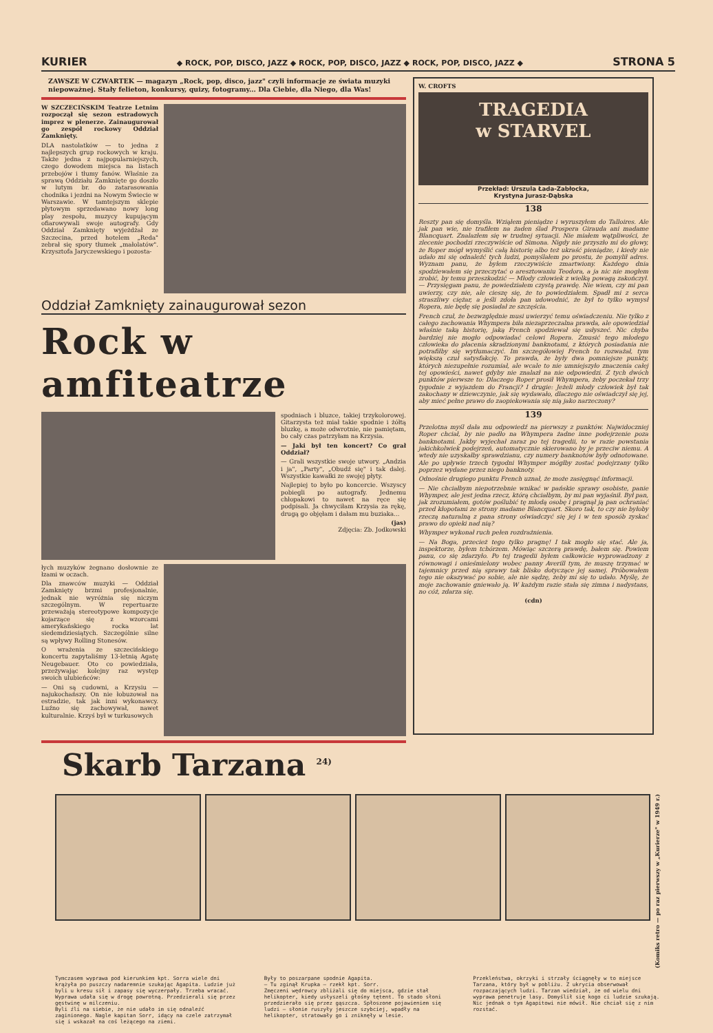KURIER ◆ ROCK, POP, DISCO, JAZZ ◆ ROCK, POP, DISCO, JAZZ ◆ ROCK, POP, DISCO, JAZZ ◆ STRONA 5
ZAWSZE W CZWARTEK — magazyn „Rock, pop, disco, jazz" czyli informacje ze świata muzyki niepoważnej. Stały felieton, konkursy, quizy, fotogramy... Dla Ciebie, dla Niego, dla Was!
W SZCZECIŃSKIM Teatrze Letnim rozpoczął się sezon estradowych imprez w plenerze. Zainaugurował go zespół rockowy Oddział Zamknięty.
DLA nastolatków — to jedna z najlepszych grup rockowych w kraju. Także jedna z najpopularniejszych, czego dowodem miejsca na listach przebojów i tłumy fanów. Właśnie za sprawą Oddziału Zamknięte go doszło w lutym br. do zatarasowania chodnika i jezdni na Nowym Świecie w Warszawie. W tamtejszym sklepie płytowym sprzedawano nowy long play zespołu, muzycy kupującym ofiarowywali swoje autografy. Gdy Oddział Zamknięty wyjeżdżał ze Szczecina, przed hotelem „Reda" zebrał się spory tłumek „małolatów". Krzysztofa Jaryczewskiego i pozosta-
Oddział Zamknięty zainaugurował sezon
Rock w amfiteatrze
spodniach i bluzce, takiej trzykolorowej. Gitarzysta też miał takie spodnie i żółtą bluzkę, a może odwrotnie, nie pamiętam, bo cały czas patrzyłam na Krzysia.
— Jaki był ten koncert? Co grał Oddział?
— Grali wszystkie swoje utwory. „Andzia i ja", „Party", „Obudź się" i tak dalej. Wszystkie kawałki ze swojej płyty.
Najlepiej to było po koncercie. Wszyscy pobiegli po autografy. Jednemu chłopakowi to nawet na ręce się podpisali. Ja chwyciłam Krzysia za rękę, drugą go objęłam i dałam mu buziaka...
(jas)
Zdjęcia: Zb. Jodkowski
łych muzyków żegnano dosłownie ze łzami w oczach.
Dla znawców muzyki — Oddział Zamknięty brzmi profesjonalnie, jednak nie wyróżnia się niczym szczególnym. W repertuarze przeważają stereotypowe kompozycje kojarzące się z wzorcami amerykańskiego rocka lat siedemdziesiątych. Szczególnie silne są wpływy Rolling Stonesów.
O wrażenia ze szczecińskiego koncertu zapytaliśmy 13-letnią Agatę Neugebauer. Oto co powiedziała, przeżywając kolejny raz występ swoich ulubieńców:
— Oni są cudowni, a Krzysiu — najukochańszy. On nie łobuzował na estradzie, tak jak inni wykonawcy. Luźno się zachowywał, nawet kulturalnie. Krzyś był w turkusowych
Skarb Tarzana <sup>24)</sup>
W. CROFTS
TRAGEDIA
w STARVEL
Przekład: Urszula Łada-Zabłocka,
Krystyna Jurasz-Dąbska
138
Reszty pan się domyśla. Wziąłem pieniądze i wyruszyłem do Talloires. Ale jak pan wie, nie trafiłem na żaden ślad Prospera Girauda ani madame Blancquart. Znalazłem się w trudnej sytuacji. Nie miałem wątpliwości, że zlecenie pochodzi rzeczywiście od Simona. Nigdy nie przyszło mi do głowy, że Roper mógł wymyślić całą historię albo też ukraść pieniądze, i kiedy nie udało mi się odnaleźć tych ludzi, pomyślałem po prostu, że pomylił adres. Wyznam panu, że byłem rzeczywiście zmartwiony. Każdego dnia spodziewałem się przeczytać o aresztowaniu Teodora, a ja nic nie mogłem zrobić, by temu przeszkodzić — Młody człowiek z wielką powagą zakończył. — Przysięgam panu, że powiedziałem czystą prawdę. Nie wiem, czy mi pan uwierzy, czy nie, ale cieszę się, że to powiedziałem. Spadł mi z serca straszliwy ciężar, a jeśli zdoła pan udowodnić, że był to tylko wymysł Ropera, nie będę się posiadał ze szczęścia.
French czuł, że bezwzględnie musi uwierzyć temu oświadczeniu. Nie tylko z całego zachowania Whympera biła niezaprzeczalna prawda, ale opowiedział właśnie taką historię, jaką French spodziewał się usłyszeć. Nic chyba bardziej nie mogło odpowiadać celowi Ropera. Zmusić tego młodego człowieka do płacenia skradzionymi banknotami, z których posiadania nie potrafiłby się wytłumaczyć. Im szczegółowiej French to rozważał, tym większą czuł satysfakcję. To prawda, że były dwa pomniejsze punkty, których niezupełnie rozumiał, ale wcale to nie umniejszyło znaczenia całej tej opowieści, nawet gdyby nie znalazł na nie odpowiedzi. Z tych dwóch punktów pierwsze to: Dlaczego Roper prosił Whympera, żeby poczekał trzy tygodnie z wyjazdem do Francji? I drugie: Jeżeli młody człowiek był tak zakochany w dziewczynie, jak się wydawało, dlaczego nie oświadczył się jej, aby mieć pełne prawo do zaopiekowania się nią jako narzeczony?
139
Przelotna myśl dała mu odpowiedź na pierwszy z punktów. Najwidoczniej Roper chciał, by nie padło na Whympera żadne inne podejrzenie poza banknotami. Jakby wyjechał zaraz po tej tragedii, to w razie powstania jakichkolwiek podejrzeń, automatycznie skierowano by je przeciw niemu. A wtedy nie uzyskałby sprawdzianu, czy numery banknotów były odnotowane. Ale po upływie trzech tygodni Whymper mógłby zostać podejrzany tylko poprzez wydane przez niego banknoty.
Odnośnie drugiego punktu French uznał, że może zasięgnąć informacji.
— Nie chciałbym niepotrzebnie wnikać w pańskie sprawy osobiste, panie Whymper, ale jest jedna rzecz, którą chciałbym, by mi pan wyjaśnił. Był pan, jak zrozumiałem, gotów poślubić tę młodą osobę i pragnął ją pan ochraniać przed kłopotami ze strony madame Blancquart. Skoro tak, to czy nie byłoby rzeczą naturalną z pana strony oświadczyć się jej i w ten sposób zyskać prawo do opieki nad nią?
Whymper wykonał ruch pełen rozdrażnienia.
— Na Boga, przecież tego tylko pragnę! I tak mogło się stać. Ale ja, inspektorze, byłem tchórzem. Mówiąc szczerą prawdę, bałem się. Powiem panu, co się zdarzyło. Po tej tragedii byłem całkowicie wyprowadzony z równowagi i onieśmielony wobec panny Averill tym, że muszę trzymać w tajemnicy przed nią sprawy tak blisko dotyczące jej samej. Próbowałem tego nie okazywać po sobie, ale nie sądzę, żeby mi się to udało. Myślę, że moje zachowanie gniewało ją. W każdym razie stała się zimna i nadystans, no cóż, zdarza się.
(cdn)
(Komiks retro — po raz pierwszy w „Kurierze" w 1949 r.)
Tymczasem wyprawa pod kierunkiem kpt. Sorra wiele dni krążyła po puszczy nadaremnie szukając Agapita. Ludzie już byli u kresu sił i zapasy się wyczerpały. Trzeba wracać. Wyprawa udała się w drogę powrotną. Przedzierali się przez gęstwinę w milczeniu.
Byli źli na siebie, że nie udało im się odnaleźć zaginionego. Nagle kapitan Sorr, idący na czele zatrzymał się i wskazał na coś leżącego na ziemi.
Były to poszarpane spodnie Agapita.
— Tu zginął Krupka — rzekł kpt. Sorr.
Zmęczeni wędrowcy zbliżali się do miejsca, gdzie stał helikopter, kiedy usłyszeli głośny tętent. To stado słoni przedzierało się przez gąszcza. Spłoszone pojawieniem się ludzi — słonie ruszyły jeszcze szybciej, wpadły na helikopter, stratowały go i zniknęły w lesie.
Przekleństwa, okrzyki i strzały ściągnęły w to miejsce Tarzana, który był w pobliżu. Z ukrycia obserwował rozpaczających ludzi. Tarzan wiedział, że od wielu dni wyprawa penetruje lasy. Domyślił się kogo ci ludzie szukają. Nic jednak o tym Agapitowi nie mówił. Nie chciał się z nim rozstać.